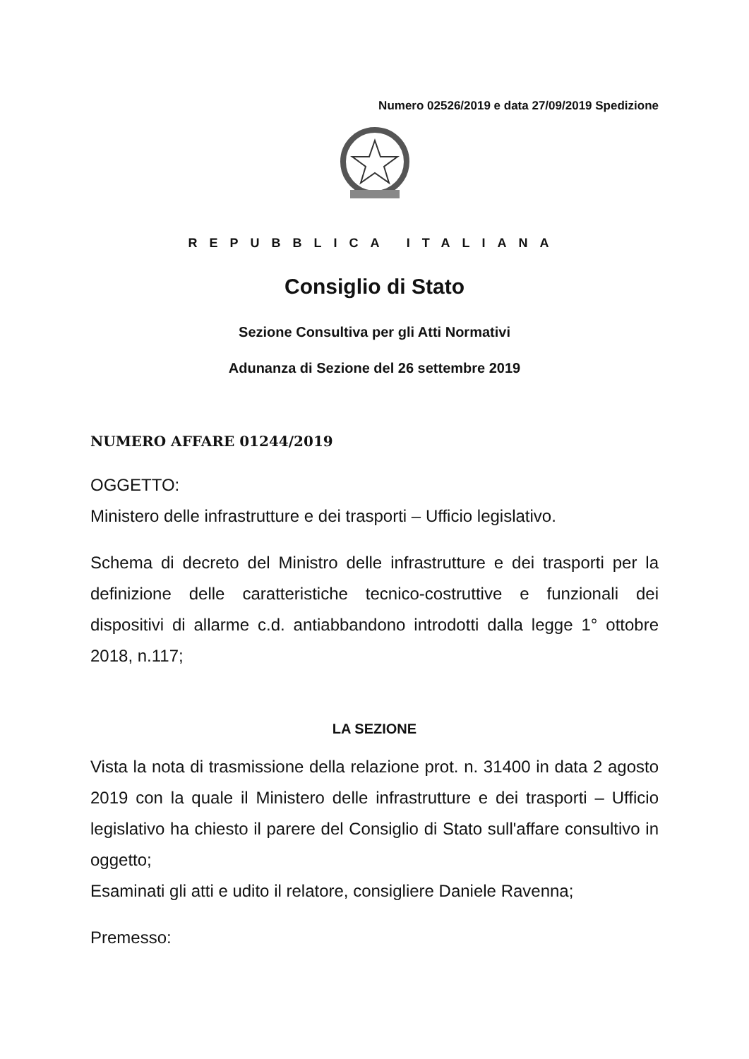Numero 02526/2019 e data 27/09/2019 Spedizione
REPUBBLICA ITALIANA
Consiglio di Stato
Sezione Consultiva per gli Atti Normativi
Adunanza di Sezione del 26 settembre 2019
NUMERO AFFARE 01244/2019
OGGETTO:
Ministero delle infrastrutture e dei trasporti – Ufficio legislativo.
Schema di decreto del Ministro delle infrastrutture e dei trasporti per la definizione delle caratteristiche tecnico-costruttive e funzionali dei dispositivi di allarme c.d. antiabbandono introdotti dalla legge 1° ottobre 2018, n.117;
LA SEZIONE
Vista la nota di trasmissione della relazione prot. n. 31400 in data 2 agosto 2019 con la quale il Ministero delle infrastrutture e dei trasporti – Ufficio legislativo ha chiesto il parere del Consiglio di Stato sull'affare consultivo in oggetto;
Esaminati gli atti e udito il relatore, consigliere Daniele Ravenna;
Premesso: